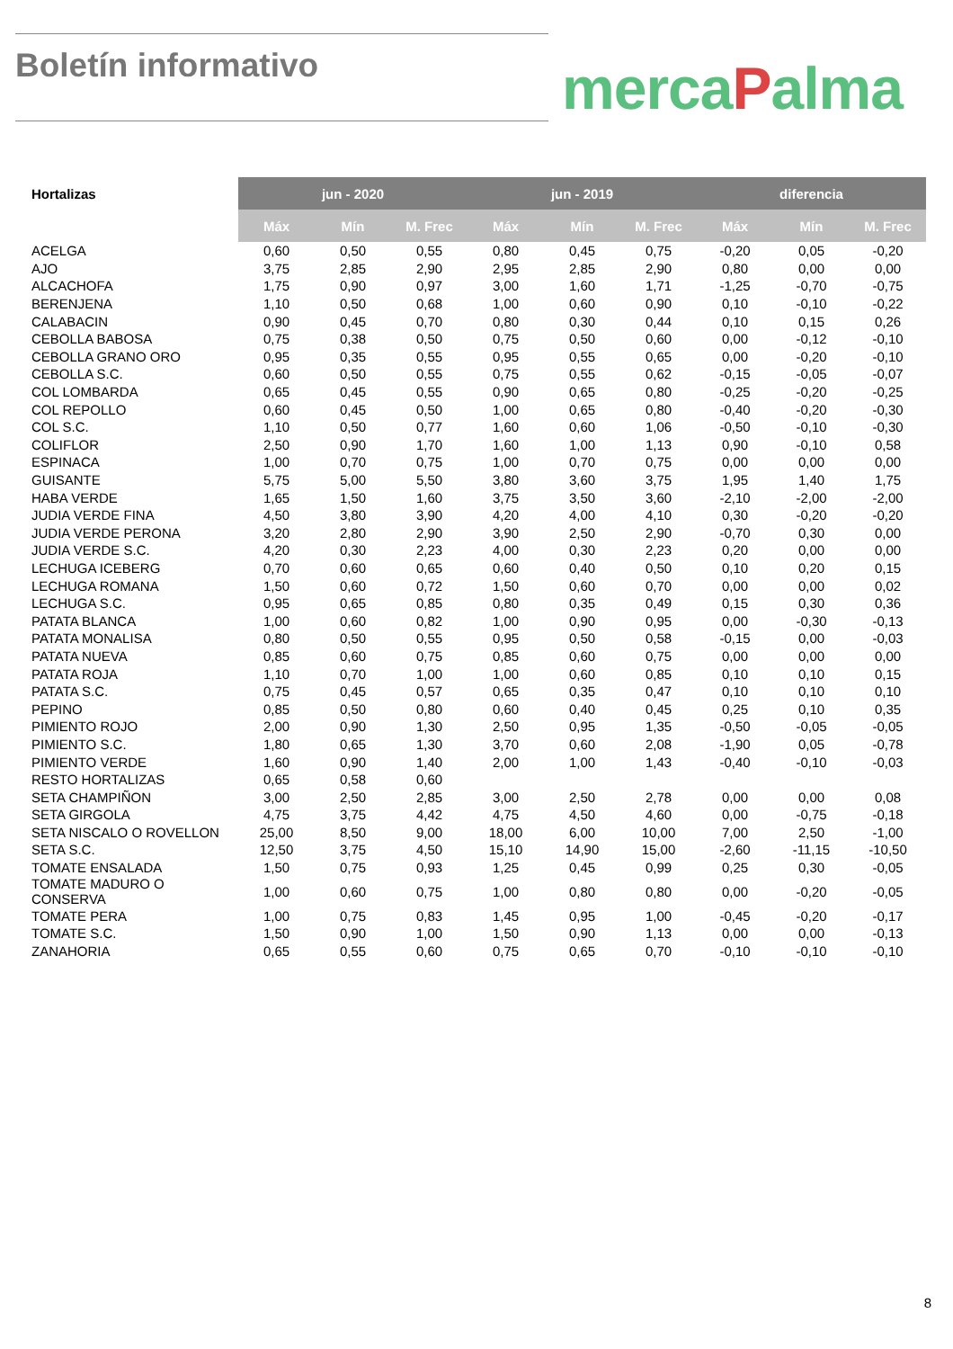Boletín informativo mercaPalma
| Hortalizas | jun - 2020 | | | jun - 2019 | | | diferencia | | |
| --- | --- | --- | --- | --- | --- | --- | --- | --- | --- |
| | Máx | Mín | M. Frec | Máx | Mín | M. Frec | Máx | Mín | M. Frec |
| ACELGA | 0,60 | 0,50 | 0,55 | 0,80 | 0,45 | 0,75 | -0,20 | 0,05 | -0,20 |
| AJO | 3,75 | 2,85 | 2,90 | 2,95 | 2,85 | 2,90 | 0,80 | 0,00 | 0,00 |
| ALCACHOFA | 1,75 | 0,90 | 0,97 | 3,00 | 1,60 | 1,71 | -1,25 | -0,70 | -0,75 |
| BERENJENA | 1,10 | 0,50 | 0,68 | 1,00 | 0,60 | 0,90 | 0,10 | -0,10 | -0,22 |
| CALABACIN | 0,90 | 0,45 | 0,70 | 0,80 | 0,30 | 0,44 | 0,10 | 0,15 | 0,26 |
| CEBOLLA BABOSA | 0,75 | 0,38 | 0,50 | 0,75 | 0,50 | 0,60 | 0,00 | -0,12 | -0,10 |
| CEBOLLA GRANO ORO | 0,95 | 0,35 | 0,55 | 0,95 | 0,55 | 0,65 | 0,00 | -0,20 | -0,10 |
| CEBOLLA S.C. | 0,60 | 0,50 | 0,55 | 0,75 | 0,55 | 0,62 | -0,15 | -0,05 | -0,07 |
| COL LOMBARDA | 0,65 | 0,45 | 0,55 | 0,90 | 0,65 | 0,80 | -0,25 | -0,20 | -0,25 |
| COL REPOLLO | 0,60 | 0,45 | 0,50 | 1,00 | 0,65 | 0,80 | -0,40 | -0,20 | -0,30 |
| COL S.C. | 1,10 | 0,50 | 0,77 | 1,60 | 0,60 | 1,06 | -0,50 | -0,10 | -0,30 |
| COLIFLOR | 2,50 | 0,90 | 1,70 | 1,60 | 1,00 | 1,13 | 0,90 | -0,10 | 0,58 |
| ESPINACA | 1,00 | 0,70 | 0,75 | 1,00 | 0,70 | 0,75 | 0,00 | 0,00 | 0,00 |
| GUISANTE | 5,75 | 5,00 | 5,50 | 3,80 | 3,60 | 3,75 | 1,95 | 1,40 | 1,75 |
| HABA VERDE | 1,65 | 1,50 | 1,60 | 3,75 | 3,50 | 3,60 | -2,10 | -2,00 | -2,00 |
| JUDIA VERDE FINA | 4,50 | 3,80 | 3,90 | 4,20 | 4,00 | 4,10 | 0,30 | -0,20 | -0,20 |
| JUDIA VERDE PERONA | 3,20 | 2,80 | 2,90 | 3,90 | 2,50 | 2,90 | -0,70 | 0,30 | 0,00 |
| JUDIA VERDE S.C. | 4,20 | 0,30 | 2,23 | 4,00 | 0,30 | 2,23 | 0,20 | 0,00 | 0,00 |
| LECHUGA ICEBERG | 0,70 | 0,60 | 0,65 | 0,60 | 0,40 | 0,50 | 0,10 | 0,20 | 0,15 |
| LECHUGA ROMANA | 1,50 | 0,60 | 0,72 | 1,50 | 0,60 | 0,70 | 0,00 | 0,00 | 0,02 |
| LECHUGA S.C. | 0,95 | 0,65 | 0,85 | 0,80 | 0,35 | 0,49 | 0,15 | 0,30 | 0,36 |
| PATATA BLANCA | 1,00 | 0,60 | 0,82 | 1,00 | 0,90 | 0,95 | 0,00 | -0,30 | -0,13 |
| PATATA MONALISA | 0,80 | 0,50 | 0,55 | 0,95 | 0,50 | 0,58 | -0,15 | 0,00 | -0,03 |
| PATATA NUEVA | 0,85 | 0,60 | 0,75 | 0,85 | 0,60 | 0,75 | 0,00 | 0,00 | 0,00 |
| PATATA ROJA | 1,10 | 0,70 | 1,00 | 1,00 | 0,60 | 0,85 | 0,10 | 0,10 | 0,15 |
| PATATA S.C. | 0,75 | 0,45 | 0,57 | 0,65 | 0,35 | 0,47 | 0,10 | 0,10 | 0,10 |
| PEPINO | 0,85 | 0,50 | 0,80 | 0,60 | 0,40 | 0,45 | 0,25 | 0,10 | 0,35 |
| PIMIENTO ROJO | 2,00 | 0,90 | 1,30 | 2,50 | 0,95 | 1,35 | -0,50 | -0,05 | -0,05 |
| PIMIENTO S.C. | 1,80 | 0,65 | 1,30 | 3,70 | 0,60 | 2,08 | -1,90 | 0,05 | -0,78 |
| PIMIENTO VERDE | 1,60 | 0,90 | 1,40 | 2,00 | 1,00 | 1,43 | -0,40 | -0,10 | -0,03 |
| RESTO HORTALIZAS | 0,65 | 0,58 | 0,60 | | | | | | |
| SETA CHAMPIÑON | 3,00 | 2,50 | 2,85 | 3,00 | 2,50 | 2,78 | 0,00 | 0,00 | 0,08 |
| SETA GIRGOLA | 4,75 | 3,75 | 4,42 | 4,75 | 4,50 | 4,60 | 0,00 | -0,75 | -0,18 |
| SETA NISCALO O ROVELLON | 25,00 | 8,50 | 9,00 | 18,00 | 6,00 | 10,00 | 7,00 | 2,50 | -1,00 |
| SETA S.C. | 12,50 | 3,75 | 4,50 | 15,10 | 14,90 | 15,00 | -2,60 | -11,15 | -10,50 |
| TOMATE ENSALADA | 1,50 | 0,75 | 0,93 | 1,25 | 0,45 | 0,99 | 0,25 | 0,30 | -0,05 |
| TOMATE MADURO O CONSERVA | 1,00 | 0,60 | 0,75 | 1,00 | 0,80 | 0,80 | 0,00 | -0,20 | -0,05 |
| TOMATE PERA | 1,00 | 0,75 | 0,83 | 1,45 | 0,95 | 1,00 | -0,45 | -0,20 | -0,17 |
| TOMATE S.C. | 1,50 | 0,90 | 1,00 | 1,50 | 0,90 | 1,13 | 0,00 | 0,00 | -0,13 |
| ZANAHORIA | 0,65 | 0,55 | 0,60 | 0,75 | 0,65 | 0,70 | -0,10 | -0,10 | -0,10 |
8